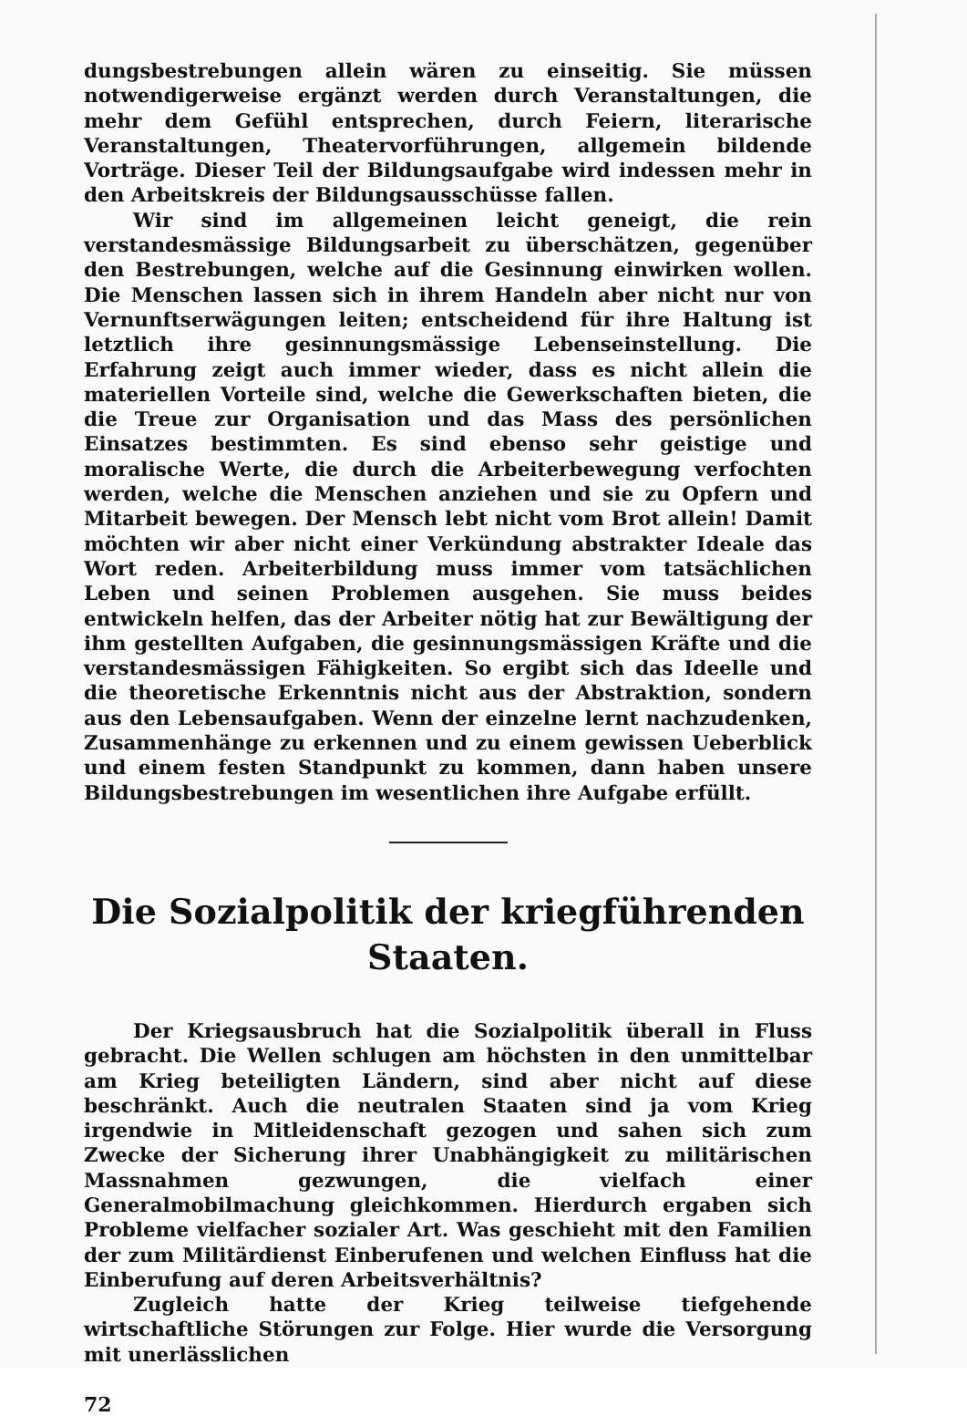dungsbestrebungen allein wären zu einseitig. Sie müssen notwendigerweise ergänzt werden durch Veranstaltungen, die mehr dem Gefühl entsprechen, durch Feiern, literarische Veranstaltungen, Theatervorführungen, allgemein bildende Vorträge. Dieser Teil der Bildungsaufgabe wird indessen mehr in den Arbeitskreis der Bildungsausschüsse fallen.
Wir sind im allgemeinen leicht geneigt, die rein verstandesmässige Bildungsarbeit zu überschätzen, gegenüber den Bestrebungen, welche auf die Gesinnung einwirken wollen. Die Menschen lassen sich in ihrem Handeln aber nicht nur von Vernunftserwägungen leiten; entscheidend für ihre Haltung ist letztlich ihre gesinnungsmässige Lebenseinstellung. Die Erfahrung zeigt auch immer wieder, dass es nicht allein die materiellen Vorteile sind, welche die Gewerkschaften bieten, die die Treue zur Organisation und das Mass des persönlichen Einsatzes bestimmten. Es sind ebenso sehr geistige und moralische Werte, die durch die Arbeiterbewegung verfochten werden, welche die Menschen anziehen und sie zu Opfern und Mitarbeit bewegen. Der Mensch lebt nicht vom Brot allein! Damit möchten wir aber nicht einer Verkündung abstrakter Ideale das Wort reden. Arbeiterbildung muss immer vom tatsächlichen Leben und seinen Problemen ausgehen. Sie muss beides entwickeln helfen, das der Arbeiter nötig hat zur Bewältigung der ihm gestellten Aufgaben, die gesinnungsmässigen Kräfte und die verstandesmässigen Fähigkeiten. So ergibt sich das Ideelle und die theoretische Erkenntnis nicht aus der Abstraktion, sondern aus den Lebensaufgaben. Wenn der einzelne lernt nachzudenken, Zusammenhänge zu erkennen und zu einem gewissen Ueberblick und einem festen Standpunkt zu kommen, dann haben unsere Bildungsbestrebungen im wesentlichen ihre Aufgabe erfüllt.
Die Sozialpolitik der kriegführenden
Staaten.
Der Kriegsausbruch hat die Sozialpolitik überall in Fluss gebracht. Die Wellen schlugen am höchsten in den unmittelbar am Krieg beteiligten Ländern, sind aber nicht auf diese beschränkt. Auch die neutralen Staaten sind ja vom Krieg irgendwie in Mitleidenschaft gezogen und sahen sich zum Zwecke der Sicherung ihrer Unabhängigkeit zu militärischen Massnahmen gezwungen, die vielfach einer Generalmobilmachung gleichkommen. Hierdurch ergaben sich Probleme vielfacher sozialer Art. Was geschieht mit den Familien der zum Militärdienst Einberufenen und welchen Einfluss hat die Einberufung auf deren Arbeitsverhältnis?
Zugleich hatte der Krieg teilweise tiefgehende wirtschaftliche Störungen zur Folge. Hier wurde die Versorgung mit unerlässlichen
72